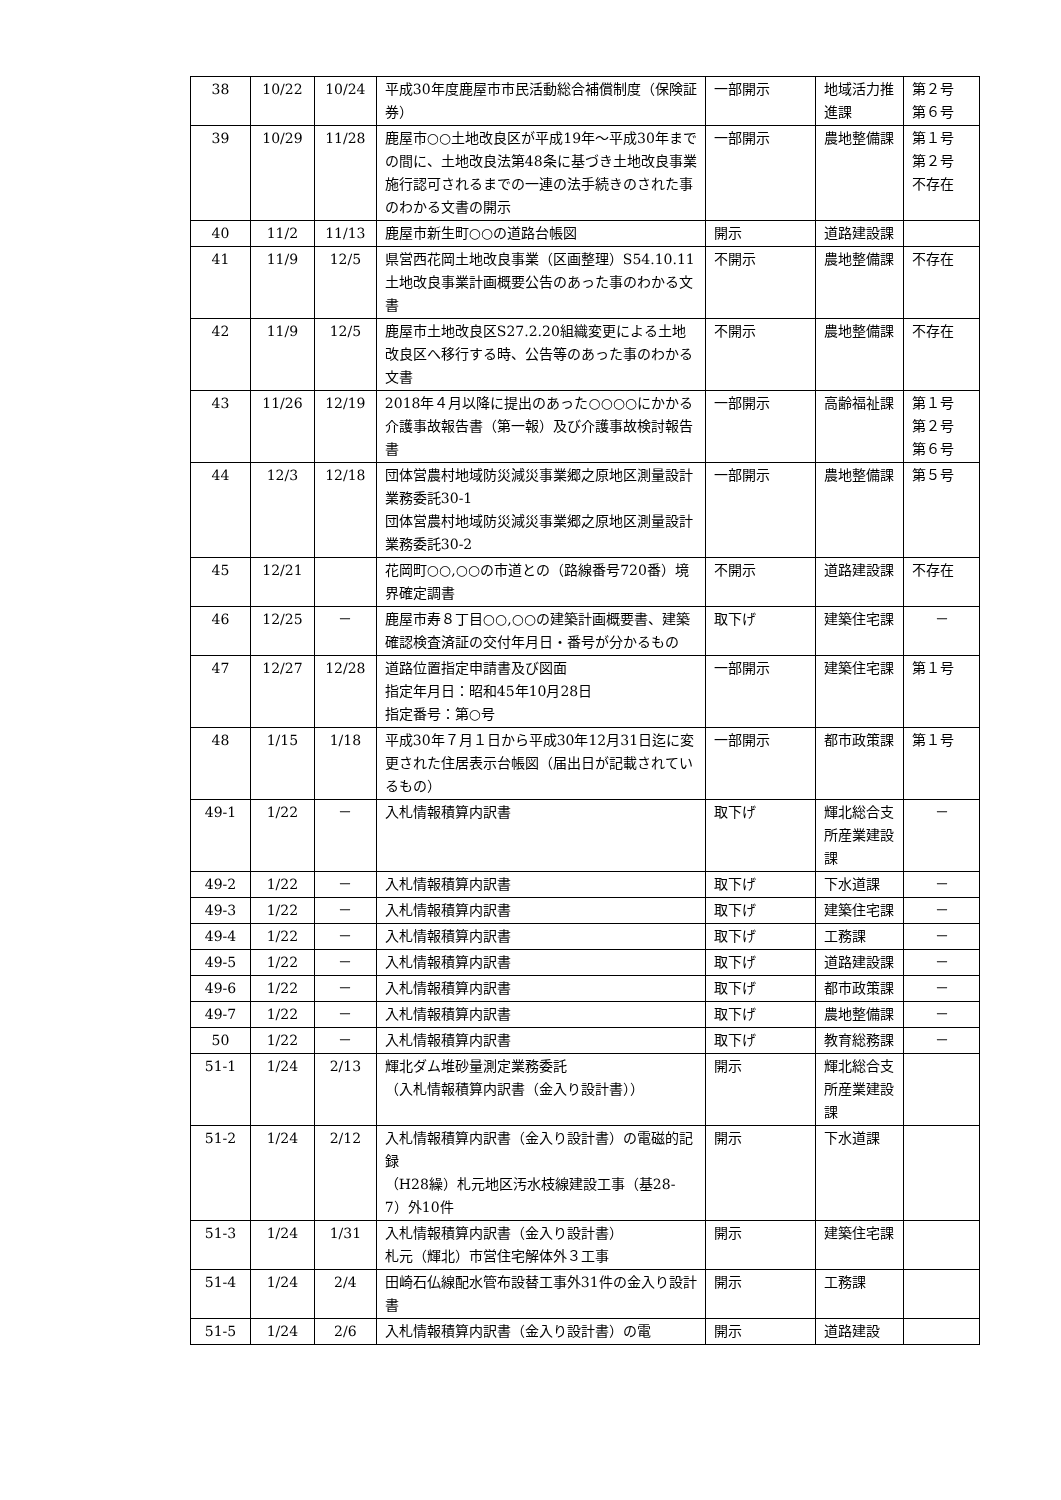| 38 | 10/22 | 10/24 | 平成30年度鹿屋市市民活動総合補償制度（保険証券） | 一部開示 | 地域活力推進課 | 第２号 第６号 |
| 39 | 10/29 | 11/28 | 鹿屋市○○土地改良区が平成19年～平成30年までの間に、土地改良法第48条に基づき土地改良事業施行認可されるまでの一連の法手続きのされた事のわかる文書の開示 | 一部開示 | 農地整備課 | 第１号 第２号 不存在 |
| 40 | 11/2 | 11/13 | 鹿屋市新生町○○の道路台帳図 | 開示 | 道路建設課 | |
| 41 | 11/9 | 12/5 | 県営西花岡土地改良事業（区画整理）S54.10.11土地改良事業計画概要公告のあった事のわかる文書 | 不開示 | 農地整備課 | 不存在 |
| 42 | 11/9 | 12/5 | 鹿屋市土地改良区S27.2.20組織変更による土地改良区へ移行する時、公告等のあった事のわかる文書 | 不開示 | 農地整備課 | 不存在 |
| 43 | 11/26 | 12/19 | 2018年４月以降に提出のあった○○○○にかかる介護事故報告書（第一報）及び介護事故検討報告書 | 一部開示 | 高齢福祉課 | 第１号 第２号 第６号 |
| 44 | 12/3 | 12/18 | 団体営農村地域防災減災事業郷之原地区測量設計業務委託30-1 団体営農村地域防災減災事業郷之原地区測量設計業務委託30-2 | 一部開示 | 農地整備課 | 第５号 |
| 45 | 12/21 | | 花岡町○○,○○の市道との（路線番号720番）境界確定調書 | 不開示 | 道路建設課 | 不存在 |
| 46 | 12/25 | － | 鹿屋市寿８丁目○○,○○の建築計画概要書、建築確認検査済証の交付年月日・番号が分かるもの | 取下げ | 建築住宅課 | － |
| 47 | 12/27 | 12/28 | 道路位置指定申請書及び図面 指定年月日：昭和45年10月28日 指定番号：第○号 | 一部開示 | 建築住宅課 | 第１号 |
| 48 | 1/15 | 1/18 | 平成30年７月１日から平成30年12月31日迄に変更された住居表示台帳図（届出日が記載されているもの） | 一部開示 | 都市政策課 | 第１号 |
| 49-1 | 1/22 | － | 入札情報積算内訳書 | 取下げ | 輝北総合支所産業建設課 | － |
| 49-2 | 1/22 | － | 入札情報積算内訳書 | 取下げ | 下水道課 | － |
| 49-3 | 1/22 | － | 入札情報積算内訳書 | 取下げ | 建築住宅課 | － |
| 49-4 | 1/22 | － | 入札情報積算内訳書 | 取下げ | 工務課 | － |
| 49-5 | 1/22 | － | 入札情報積算内訳書 | 取下げ | 道路建設課 | － |
| 49-6 | 1/22 | － | 入札情報積算内訳書 | 取下げ | 都市政策課 | － |
| 49-7 | 1/22 | － | 入札情報積算内訳書 | 取下げ | 農地整備課 | － |
| 50 | 1/22 | － | 入札情報積算内訳書 | 取下げ | 教育総務課 | － |
| 51-1 | 1/24 | 2/13 | 輝北ダム堆砂量測定業務委託 （入札情報積算内訳書（金入り設計書）） | 開示 | 輝北総合支所産業建設課 | |
| 51-2 | 1/24 | 2/12 | 入札情報積算内訳書（金入り設計書）の電磁的記録 （H28繰）札元地区汚水枝線建設工事（基28-7）外10件 | 開示 | 下水道課 | |
| 51-3 | 1/24 | 1/31 | 入札情報積算内訳書（金入り設計書） 札元（輝北）市営住宅解体外３工事 | 開示 | 建築住宅課 | |
| 51-4 | 1/24 | 2/4 | 田崎石仏線配水管布設替工事外31件の金入り設計書 | 開示 | 工務課 | |
| 51-5 | 1/24 | 2/6 | 入札情報積算内訳書（金入り設計書）の電 | 開示 | 道路建設 | |